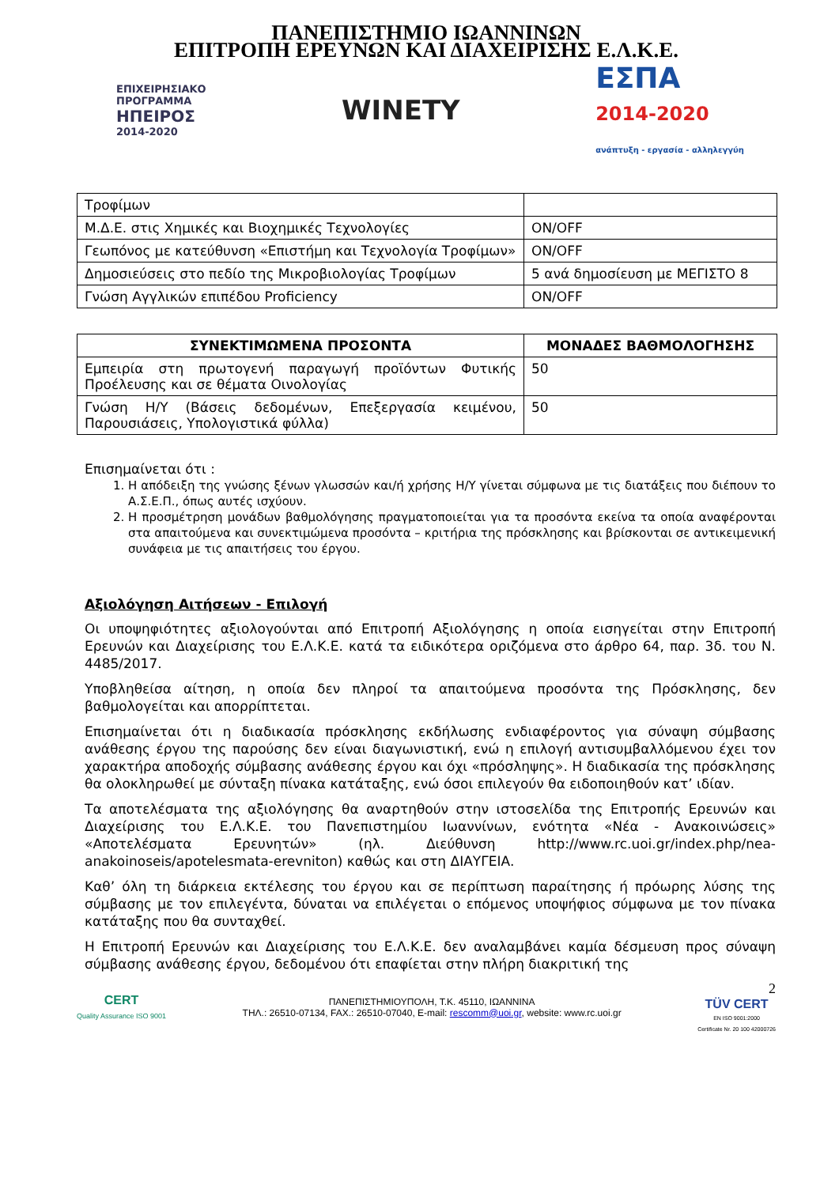ΠΑΝΕΠΙΣΤΗΜΙΟ ΙΩΑΝΝΙΝΩΝ
ΕΠΙΤΡΟΠΗ ΕΡΕΥΝΩΝ ΚΑΙ ΔΙΑΧΕΙΡΙΣΗΣ Ε.Λ.Κ.Ε.
ΕΠΙΧΕΙΡΗΣΙΑΚΟ
ΠΡΟΓΡΑΜΜΑ
ΗΠΕΙΡΟΣ
2014-2020
WINETY
ΕΣΠΑ
2014-2020
ανάπτυξη - εργασία - αλληλεγγύη
| Τροφίμων | |
| Μ.Δ.Ε. στις Χημικές και Βιοχημικές Τεχνολογίες | ON/OFF |
| Γεωπόνος με κατεύθυνση «Επιστήμη και Τεχνολογία Τροφίμων» | ON/OFF |
| Δημοσιεύσεις στο πεδίο της Μικροβιολογίας Τροφίμων | 5 ανά δημοσίευση με ΜΕΓΙΣΤΟ 8 |
| Γνώση Αγγλικών επιπέδου Proficiency | ON/OFF |
| ΣΥΝΕΚΤΙΜΩΜΕΝΑ ΠΡΟΣΟΝΤΑ | ΜΟΝΑΔΕΣ ΒΑΘΜΟΛΟΓΗΣΗΣ |
| --- | --- |
| Εμπειρία στη πρωτογενή παραγωγή προϊόντων Φυτικής Προέλευσης και σε θέματα Οινολογίας | 50 |
| Γνώση Η/Υ (Βάσεις δεδομένων, Επεξεργασία κειμένου, Παρουσιάσεις, Υπολογιστικά φύλλα) | 50 |
Επισημαίνεται ότι :
1. Η απόδειξη της γνώσης ξένων γλωσσών και/ή χρήσης Η/Υ γίνεται σύμφωνα με τις διατάξεις που διέπουν το Α.Σ.Ε.Π., όπως αυτές ισχύουν.
2. Η προσμέτρηση μονάδων βαθμολόγησης πραγματοποιείται για τα προσόντα εκείνα τα οποία αναφέρονται στα απαιτούμενα και συνεκτιμώμενα προσόντα – κριτήρια της πρόσκλησης και βρίσκονται σε αντικειμενική συνάφεια με τις απαιτήσεις του έργου.
Αξιολόγηση Αιτήσεων - Επιλογή
Οι υποψηφιότητες αξιολογούνται από Επιτροπή Αξιολόγησης η οποία εισηγείται στην Επιτροπή Ερευνών και Διαχείρισης του Ε.Λ.Κ.Ε. κατά τα ειδικότερα οριζόμενα στο άρθρο 64, παρ. 3δ. του Ν. 4485/2017.
Υποβληθείσα αίτηση, η οποία δεν πληροί τα απαιτούμενα προσόντα της Πρόσκλησης, δεν βαθμολογείται και απορρίπτεται.
Επισημαίνεται ότι η διαδικασία πρόσκλησης εκδήλωσης ενδιαφέροντος για σύναψη σύμβασης ανάθεσης έργου της παρούσης δεν είναι διαγωνιστική, ενώ η επιλογή αντισυμβαλλόμενου έχει τον χαρακτήρα αποδοχής σύμβασης ανάθεσης έργου και όχι «πρόσληψης». Η διαδικασία της πρόσκλησης θα ολοκληρωθεί με σύνταξη πίνακα κατάταξης, ενώ όσοι επιλεγούν θα ειδοποιηθούν κατ’ ιδίαν.
Τα αποτελέσματα της αξιολόγησης θα αναρτηθούν στην ιστοσελίδα της Επιτροπής Ερευνών και Διαχείρισης του Ε.Λ.Κ.Ε. του Πανεπιστημίου Ιωαννίνων, ενότητα «Νέα - Ανακοινώσεις» «Αποτελέσματα Ερευνητών» (ηλ. Διεύθυνση http://www.rc.uoi.gr/index.php/nea-anakoinoseis/apotelesmata-erevniton) καθώς και στη ΔΙΑΥΓΕΙΑ.
Καθ’ όλη τη διάρκεια εκτέλεσης του έργου και σε περίπτωση παραίτησης ή πρόωρης λύσης της σύμβασης με τον επιλεγέντα, δύναται να επιλέγεται ο επόμενος υποψήφιος σύμφωνα με τον πίνακα κατάταξης που θα συνταχθεί.
Η Επιτροπή Ερευνών και Διαχείρισης του Ε.Λ.Κ.Ε. δεν αναλαμβάνει καμία δέσμευση προς σύναψη σύμβασης ανάθεσης έργου, δεδομένου ότι επαφίεται στην πλήρη διακριτική της
CERT
Quality Assurance ISO 9001
ΠΑΝΕΠΙΣΤΗΜΙΟΥΠΟΛΗ, Τ.Κ. 45110, ΙΩΑΝΝΙΝΑ
ΤΗΛ.: 26510-07134, FAX.: 26510-07040, E-mail: rescomm@uoi.gr, website: www.rc.uoi.gr
2
TÜV CERT
EN ISO 9001:2000
Certificate Nr. 20 100 42000726